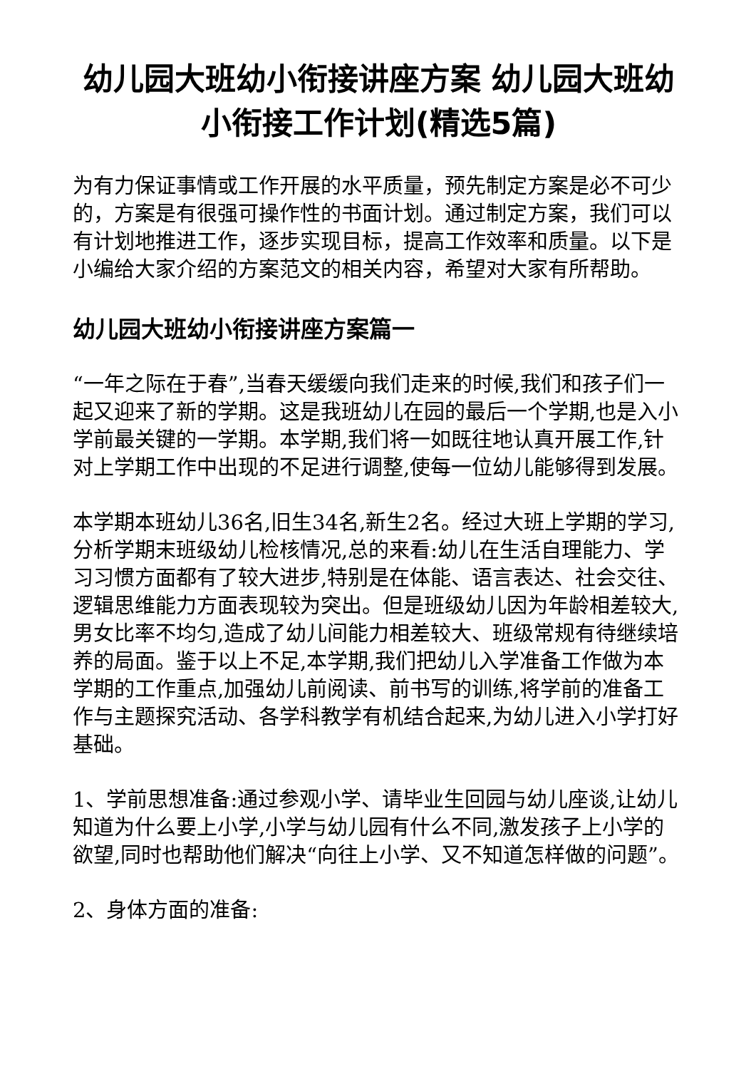幼儿园大班幼小衔接讲座方案 幼儿园大班幼小衔接工作计划(精选5篇)
为有力保证事情或工作开展的水平质量，预先制定方案是必不可少的，方案是有很强可操作性的书面计划。通过制定方案，我们可以有计划地推进工作，逐步实现目标，提高工作效率和质量。以下是小编给大家介绍的方案范文的相关内容，希望对大家有所帮助。
幼儿园大班幼小衔接讲座方案篇一
“一年之际在于春”,当春天缓缓向我们走来的时候,我们和孩子们一起又迎来了新的学期。这是我班幼儿在园的最后一个学期,也是入小学前最关键的一学期。本学期,我们将一如既往地认真开展工作,针对上学期工作中出现的不足进行调整,使每一位幼儿能够得到发展。
本学期本班幼儿36名,旧生34名,新生2名。经过大班上学期的学习,分析学期末班级幼儿检核情况,总的来看:幼儿在生活自理能力、学习习惯方面都有了较大进步,特别是在体能、语言表达、社会交往、逻辑思维能力方面表现较为突出。但是班级幼儿因为年龄相差较大,男女比率不均匀,造成了幼儿间能力相差较大、班级常规有待继续培养的局面。鉴于以上不足,本学期,我们把幼儿入学准备工作做为本学期的工作重点,加强幼儿前阅读、前书写的训练,将学前的准备工作与主题探究活动、各学科教学有机结合起来,为幼儿进入小学打好基础。
1、学前思想准备:通过参观小学、请毕业生回园与幼儿座谈,让幼儿知道为什么要上小学,小学与幼儿园有什么不同,激发孩子上小学的欲望,同时也帮助他们解决“向往上小学、又不知道怎样做的问题”。
2、身体方面的准备: